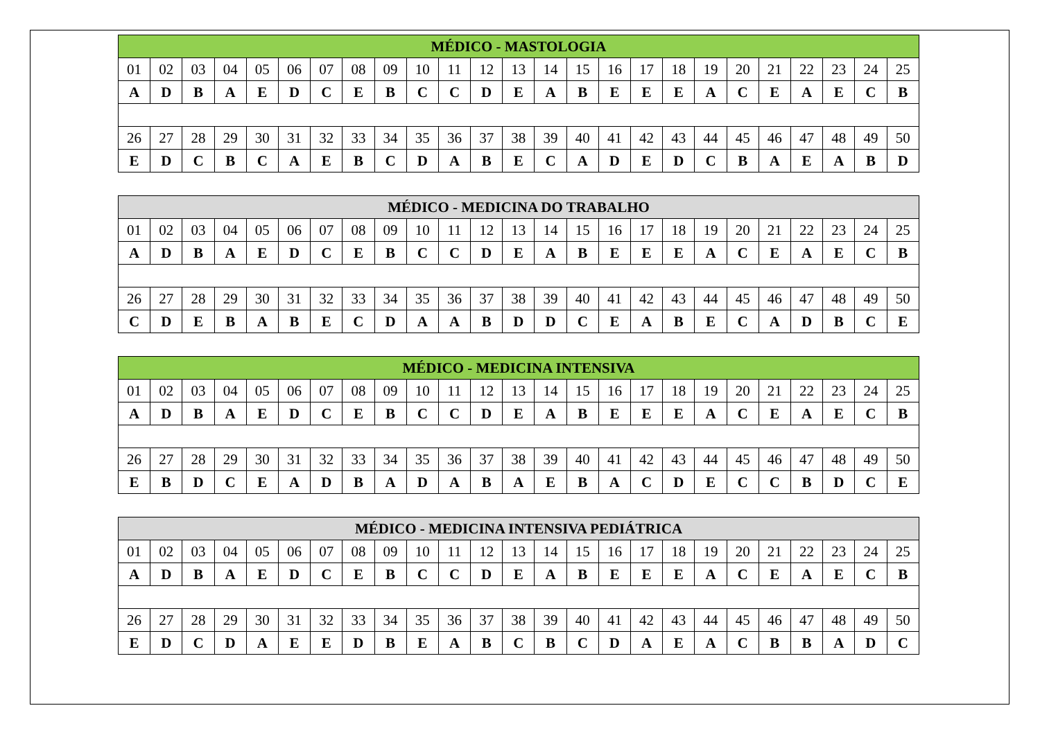| MÉDICO - MASTOLOGIA | | | | | | | | | | | | | | | | | | | | | | | | |
| --- | --- | --- | --- | --- | --- | --- | --- | --- | --- | --- | --- | --- | --- | --- | --- | --- | --- | --- | --- | --- | --- | --- | --- | --- |
| 01 | 02 | 03 | 04 | 05 | 06 | 07 | 08 | 09 | 10 | 11 | 12 | 13 | 14 | 15 | 16 | 17 | 18 | 19 | 20 | 21 | 22 | 23 | 24 | 25 |
| A | D | B | A | E | D | C | E | B | C | C | D | E | A | B | E | E | E | A | C | E | A | E | C | B |
| 26 | 27 | 28 | 29 | 30 | 31 | 32 | 33 | 34 | 35 | 36 | 37 | 38 | 39 | 40 | 41 | 42 | 43 | 44 | 45 | 46 | 47 | 48 | 49 | 50 |
| E | D | C | B | C | A | E | B | C | D | A | B | E | C | A | D | E | D | C | B | A | E | A | B | D |
| MÉDICO - MEDICINA DO TRABALHO | | | | | | | | | | | | | | | | | | | | | | | | |
| --- | --- | --- | --- | --- | --- | --- | --- | --- | --- | --- | --- | --- | --- | --- | --- | --- | --- | --- | --- | --- | --- | --- | --- | --- |
| 01 | 02 | 03 | 04 | 05 | 06 | 07 | 08 | 09 | 10 | 11 | 12 | 13 | 14 | 15 | 16 | 17 | 18 | 19 | 20 | 21 | 22 | 23 | 24 | 25 |
| A | D | B | A | E | D | C | E | B | C | C | D | E | A | B | E | E | E | A | C | E | A | E | C | B |
| 26 | 27 | 28 | 29 | 30 | 31 | 32 | 33 | 34 | 35 | 36 | 37 | 38 | 39 | 40 | 41 | 42 | 43 | 44 | 45 | 46 | 47 | 48 | 49 | 50 |
| C | D | E | B | A | B | E | C | D | A | A | B | D | D | C | E | A | B | E | C | A | D | B | C | E |
| MÉDICO - MEDICINA INTENSIVA | | | | | | | | | | | | | | | | | | | | | | | | |
| --- | --- | --- | --- | --- | --- | --- | --- | --- | --- | --- | --- | --- | --- | --- | --- | --- | --- | --- | --- | --- | --- | --- | --- | --- |
| 01 | 02 | 03 | 04 | 05 | 06 | 07 | 08 | 09 | 10 | 11 | 12 | 13 | 14 | 15 | 16 | 17 | 18 | 19 | 20 | 21 | 22 | 23 | 24 | 25 |
| A | D | B | A | E | D | C | E | B | C | C | D | E | A | B | E | E | E | A | C | E | A | E | C | B |
| 26 | 27 | 28 | 29 | 30 | 31 | 32 | 33 | 34 | 35 | 36 | 37 | 38 | 39 | 40 | 41 | 42 | 43 | 44 | 45 | 46 | 47 | 48 | 49 | 50 |
| E | B | D | C | E | A | D | B | A | D | A | B | A | E | B | A | C | D | E | C | C | B | D | C | E |
| MÉDICO - MEDICINA INTENSIVA PEDIÁTRICA | | | | | | | | | | | | | | | | | | | | | | | | |
| --- | --- | --- | --- | --- | --- | --- | --- | --- | --- | --- | --- | --- | --- | --- | --- | --- | --- | --- | --- | --- | --- | --- | --- | --- |
| 01 | 02 | 03 | 04 | 05 | 06 | 07 | 08 | 09 | 10 | 11 | 12 | 13 | 14 | 15 | 16 | 17 | 18 | 19 | 20 | 21 | 22 | 23 | 24 | 25 |
| A | D | B | A | E | D | C | E | B | C | C | D | E | A | B | E | E | E | A | C | E | A | E | C | B |
| 26 | 27 | 28 | 29 | 30 | 31 | 32 | 33 | 34 | 35 | 36 | 37 | 38 | 39 | 40 | 41 | 42 | 43 | 44 | 45 | 46 | 47 | 48 | 49 | 50 |
| E | D | C | D | A | E | E | D | B | E | A | B | C | B | C | D | A | E | A | C | B | B | A | D | C |